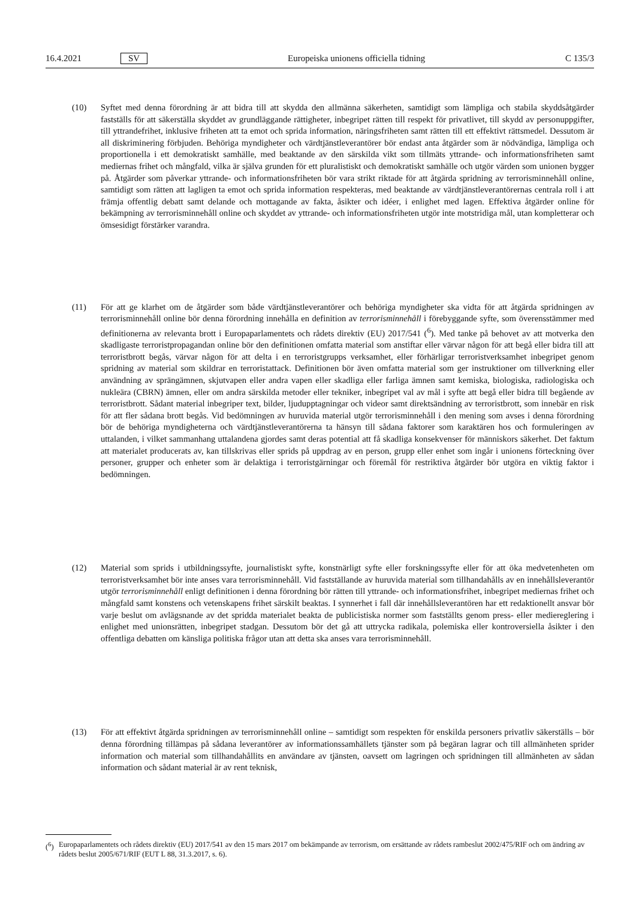16.4.2021 SV Europeiska unionens officiella tidning C 135/3
(10) Syftet med denna förordning är att bidra till att skydda den allmänna säkerheten, samtidigt som lämpliga och stabila skyddsåtgärder fastställs för att säkerställa skyddet av grundläggande rättigheter, inbegripet rätten till respekt för privatlivet, till skydd av personuppgifter, till yttrandefrihet, inklusive friheten att ta emot och sprida information, näringsfriheten samt rätten till ett effektivt rättsmedel. Dessutom är all diskriminering förbjuden. Behöriga myndigheter och värdtjänstleverantörer bör endast anta åtgärder som är nödvändiga, lämpliga och proportionella i ett demokratiskt samhälle, med beaktande av den särskilda vikt som tillmäts yttrande- och informationsfriheten samt mediernas frihet och mångfald, vilka är själva grunden för ett pluralistiskt och demokratiskt samhälle och utgör värden som unionen bygger på. Åtgärder som påverkar yttrande- och informationsfriheten bör vara strikt riktade för att åtgärda spridning av terrorisminnehåll online, samtidigt som rätten att lagligen ta emot och sprida information respekteras, med beaktande av värdtjänstleverantörernas centrala roll i att främja offentlig debatt samt delande och mottagande av fakta, åsikter och idéer, i enlighet med lagen. Effektiva åtgärder online för bekämpning av terrorisminnehåll online och skyddet av yttrande- och informationsfriheten utgör inte motstridiga mål, utan kompletterar och ömsesidigt förstärker varandra.
(11) För att ge klarhet om de åtgärder som både värdtjänstleverantörer och behöriga myndigheter ska vidta för att åtgärda spridningen av terrorisminnehåll online bör denna förordning innehålla en definition av terrorisminnehåll i förebyggande syfte, som överensstämmer med definitionerna av relevanta brott i Europaparlamentets och rådets direktiv (EU) 2017/541 (<sup>6</sup>). Med tanke på behovet av att motverka den skadligaste terroristpropagandan online bör den definitionen omfatta material som anstiftar eller värvar någon för att begå eller bidra till att terroristbrott begås, värvar någon för att delta i en terroristgrupps verksamhet, eller förhärligar terroristverksamhet inbegripet genom spridning av material som skildrar en terroristattack. Definitionen bör även omfatta material som ger instruktioner om tillverkning eller användning av sprängämnen, skjutvapen eller andra vapen eller skadliga eller farliga ämnen samt kemiska, biologiska, radiologiska och nukleära (CBRN) ämnen, eller om andra särskilda metoder eller tekniker, inbegripet val av mål i syfte att begå eller bidra till begående av terroristbrott. Sådant material inbegriper text, bilder, ljudupptagningar och videor samt direktsändning av terroristbrott, som innebär en risk för att fler sådana brott begås. Vid bedömningen av huruvida material utgör terrorisminnehåll i den mening som avses i denna förordning bör de behöriga myndigheterna och värdtjänstleverantörerna ta hänsyn till sådana faktorer som karaktären hos och formuleringen av uttalanden, i vilket sammanhang uttalandena gjordes samt deras potential att få skadliga konsekvenser för människors säkerhet. Det faktum att materialet producerats av, kan tillskrivas eller sprids på uppdrag av en person, grupp eller enhet som ingår i unionens förteckning över personer, grupper och enheter som är delaktiga i terroristgärningar och föremål för restriktiva åtgärder bör utgöra en viktig faktor i bedömningen.
(12) Material som sprids i utbildningssyfte, journalistiskt syfte, konstnärligt syfte eller forskningssyfte eller för att öka medvetenheten om terroristverksamhet bör inte anses vara terrorisminnehåll. Vid fastställande av huruvida material som tillhandahålls av en innehållsleverantör utgör terrorisminnehåll enligt definitionen i denna förordning bör rätten till yttrande- och informationsfrihet, inbegripet mediernas frihet och mångfald samt konstens och vetenskapens frihet särskilt beaktas. I synnerhet i fall där innehållsleverantören har ett redaktionellt ansvar bör varje beslut om avlägsnande av det spridda materialet beakta de publicistiska normer som fastställts genom press- eller mediereglering i enlighet med unionsrätten, inbegripet stadgan. Dessutom bör det gå att uttrycka radikala, polemiska eller kontroversiella åsikter i den offentliga debatten om känsliga politiska frågor utan att detta ska anses vara terrorisminnehåll.
(13) För att effektivt åtgärda spridningen av terrorisminnehåll online – samtidigt som respekten för enskilda personers privatliv säkerställs – bör denna förordning tillämpas på sådana leverantörer av informationssamhällets tjänster som på begäran lagrar och till allmänheten sprider information och material som tillhandahållits en användare av tjänsten, oavsett om lagringen och spridningen till allmänheten av sådan information och sådant material är av rent teknisk,
(<sup>6</sup>) Europaparlamentets och rådets direktiv (EU) 2017/541 av den 15 mars 2017 om bekämpande av terrorism, om ersättande av rådets rambeslut 2002/475/RIF och om ändring av rådets beslut 2005/671/RIF (EUT L 88, 31.3.2017, s. 6).